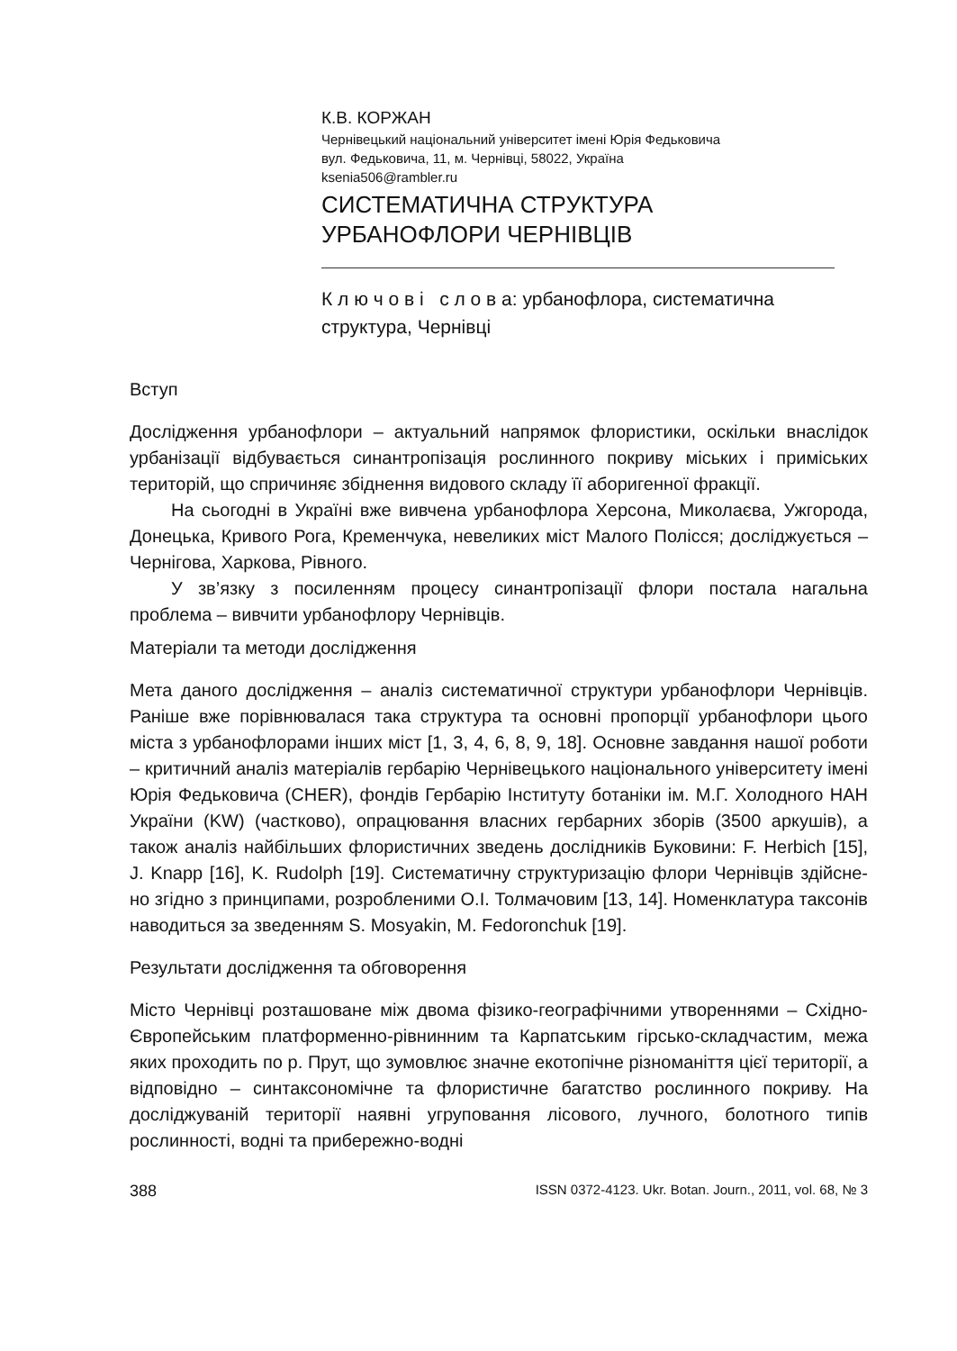К.В. КОРЖАН
Чернівецький національний університет імені Юрія Федьковича
вул. Федьковича, 11, м. Чернівці, 58022, Україна
ksenia506@rambler.ru
СИСТЕМАТИЧНА СТРУКТУРА
УРБАНОФЛОРИ ЧЕРНІВЦІВ
К л ю ч о в і с л о в а: урбанофлора, систематична структура, Чернівці
Вступ
Дослідження урбанофлори – актуальний напрямок флористики, оскільки внаслідок урбанізації відбувається синантропізація рослинного покриву міських і приміських територій, що спричиняє збіднення видового складу її аборигенної фракції.
На сьогодні в Україні вже вивчена урбанофлора Херсона, Миколаєва, Ужгорода, Донецька, Кривого Рога, Кременчука, невеликих міст Малого Полісся; досліджується – Чернігова, Харкова, Рівного.
У зв’язку з посиленням процесу синантропізації флори постала нагальна проблема – вивчити урбанофлору Чернівців.
Матеріали та методи дослідження
Мета даного дослідження – аналіз систематичної структури урбанофлори Чернівців. Раніше вже порівнювалася така структура та основні пропорції урбанофлори цього міста з урбанофлорами інших міст [1, 3, 4, 6, 8, 9, 18]. Основне завдання нашої роботи – критичний аналіз матеріалів гербарію Чернівецького національного університету імені Юрія Федьковича (CHER), фондів Гербарію Інституту ботаніки ім. М.Г. Холодного НАН України (KW) (частково), опрацювання власних гербарних зборів (3500 аркушів), а також аналіз найбільших флористичних зведень дослідників Буковини: F. Herbich [15], J. Knapp [16], K. Rudolph [19]. Систематичну структуризацію флори Чернівців здійсне-но згідно з принципами, розробленими О.І. Толмачовим [13, 14]. Номенклатура таксонів наводиться за зведенням S. Mosyakin, M. Fedoronchuk [19].
Результати дослідження та обговорення
Місто Чернівці розташоване між двома фізико-географічними утвореннями – Східно-Європейським платформенно-рівнинним та Карпатським гірсько-складчастим, межа яких проходить по р. Прут, що зумовлює значне екотопічне різноманіття цієї території, а відповідно – синтаксономічне та флористичне багатство рослинного покриву. На досліджуваній території наявні угруповання лісового, лучного, болотного типів рослинності, водні та прибережно-водні
388 ISSN 0372-4123. Ukr. Botan. Journ., 2011, vol. 68, № 3